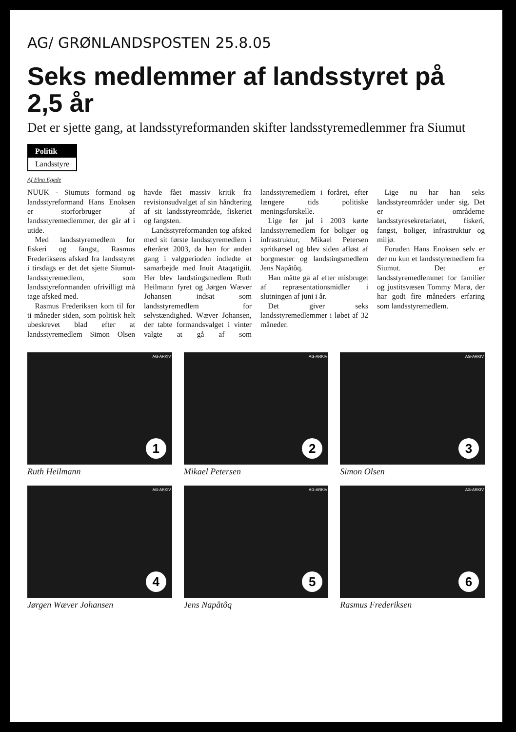AG/ GRØNLANDSPOSTEN 25.8.05
Seks medlemmer af landsstyret på 2,5 år
Det er sjette gang, at landsstyreformanden skifter landsstyremedlemmer fra Siumut
Politik
Landsstyre
Af Elna Egede
NUUK - Siumuts formand og landsstyreformand Hans Enoksen er storforbruger af landsstyremedlemmer, der går af i utide.
Med landsstyremedlem for fiskeri og fangst, Rasmus Frederiksens afsked fra landsstyret i tirsdags er det det sjette Siumut-landsstyremedlem, som landsstyreformanden ufrivilligt må tage afsked med.
Rasmus Frederiksen kom til for ti måneder siden, som politisk helt ubeskrevet blad efter at landsstyremedlem Simon Olsen havde fået massiv kritik fra revisionsudvalget af sin håndtering af sit landsstyreområde, fiskeriet og fangsten.
Landsstyreformanden tog afsked med sit første landsstyremedlem i efteråret 2003, da han for anden gang i valgperioden indledte et samarbejde med Inuit Ataqatigiit. Her blev landstingsmedlem Ruth Heilmann fyret og Jørgen Wæver Johansen indsat som landsstyremedlem for selvstændighed. Wæver Johansen, der tabte formandsvalget i vinter valgte at gå af som landsstyremedlem i foråret, efter længere tids politiske meningsforskelle.
Lige før jul i 2003 kørte landsstyremedlem for boliger og infrastruktur, Mikael Petersen spritkørsel og blev siden afløst af borgmester og landstingsmedlem Jens Napâtôq.
Han måtte gå af efter misbruget af repræsentationsmidler i slutningen af juni i år.
Det giver seks landsstyremedlemmer i løbet af 32 måneder.
Lige nu har han seks landsstyreområder under sig. Det er områderne landsstyresekretariatet, fiskeri, fangst, boliger, infrastruktur og miljø.
Foruden Hans Enoksen selv er der nu kun et landsstyremedlem fra Siumut. Det er landsstyremedlemmet for familier og justitsvæsen Tommy Marø, der har godt fire måneders erfaring som landsstyremedlem.
AG-ARKIV
1
Ruth Heilmann
AG-ARKIV
2
Mikael Petersen
AG-ARKIV
3
Simon Olsen
AG-ARKIV
4
Jørgen Wæver Johansen
AG-ARKIV
5
Jens Napâtôq
AG-ARKIV
6
Rasmus Frederiksen